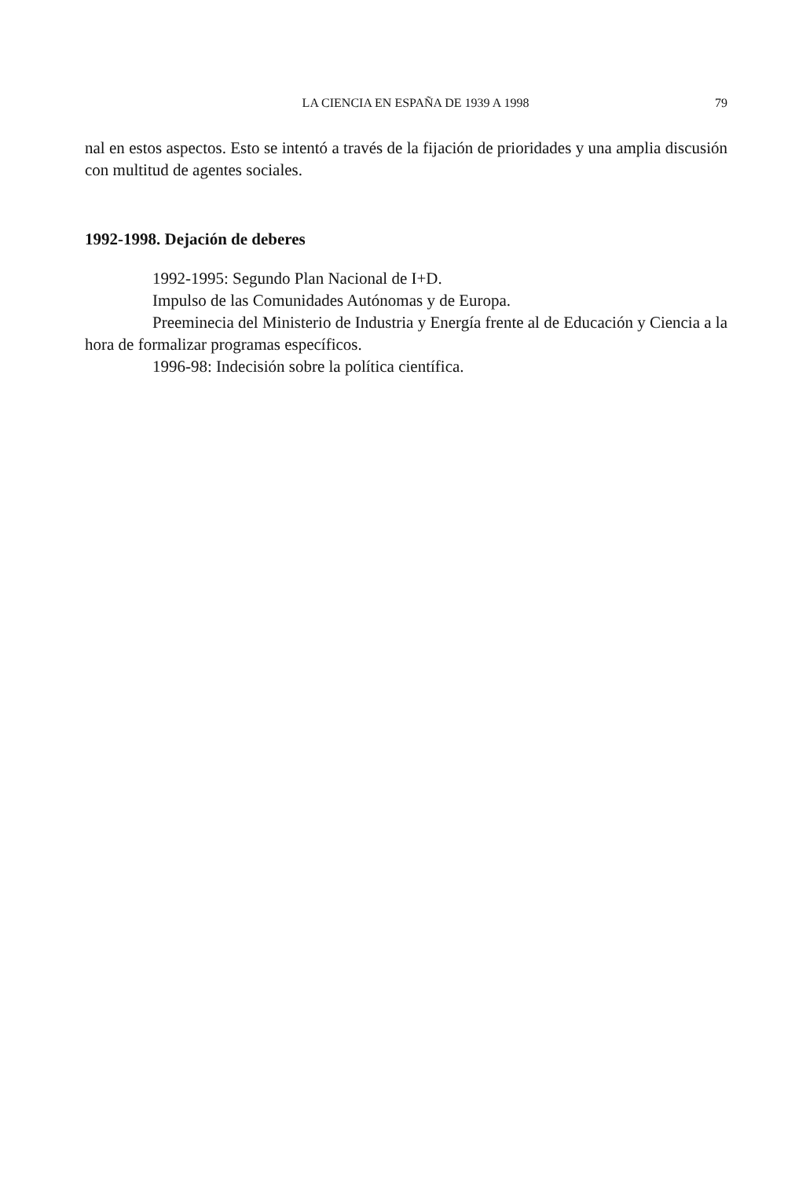LA CIENCIA EN ESPAÑA DE 1939 A 1998 79
nal en estos aspectos. Esto se intentó a través de la fijación de prioridades y una amplia discusión con multitud de agentes sociales.
1992-1998. Dejación de deberes
1992-1995: Segundo Plan Nacional de I+D.
Impulso de las Comunidades Autónomas y de Europa.
Preeminecia del Ministerio de Industria y Energía frente al de Educación y Ciencia a la hora de formalizar programas específicos.
1996-98: Indecisión sobre la política científica.